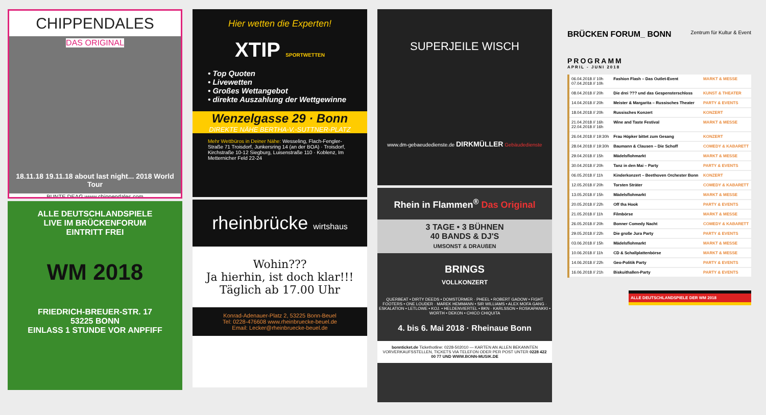CHIPPENDALES
DAS ORIGINAL
18.11.18 19.11.18 about last night... 2018 World Tour
BUNTE DEAG www.chippendales.com
ALLE DEUTSCHLANDSPIELE
LIVE IM BRÜCKENFORUM
EINTRITT FREI
WM 2018
FRIEDRICH-BREUER-STR. 17
53225 BONN
EINLASS 1 STUNDE VOR ANPFIFF
Hier wetten die Experten!
XTIP SPORTWETTEN
• Top Quoten
• Livewetten
• Großes Wettangebot
• direkte Auszahlung der Wettgewinne
Wenzelgasse 29 · Bonn
DIREKTE NÄHE BERTHA-V.-SUTTNER-PLATZ
Mehr Wettbüros in Deiner Nähe: Wesseling, Flach-Fengler-Straße 71 Troisdorf, Junkersring 14 (an der BOA) · Troisdorf, Kirchstraße 10-12 Siegburg, Luisenstraße 110 · Koblenz, Im Metternicher Feld 22-24
rheinbrücke wirtshaus
Wohin???
Ja hierhin, ist doch klar!!!
Täglich ab 17.00 Uhr
Konrad-Adenauer-Platz 2, 53225 Bonn-Beuel
Tel: 0228-476608 www.rheinbruecke-beuel.de
Email: Lecker@rheinbruecke-beuel.de
SUPERJEILE WISCH
www.dm-gebaeudedienste.de DIRKMÜLLER Gebäudedienste
Rhein in Flammen<sup>®</sup> Das Original
3 TAGE • 3 BÜHNEN
40 BANDS & DJ'S
UMSONST & DRAUßEN
BRINGS
VOLLKONZERT
QUERBEAT • DIRTY DEEDS • DOMSTÜRMER · PHEEL • ROBERT GADOW • FIGHT FOOTERS • ONE LOUDER · MAREK HEMMANN • SIR WILLIAMS • ALEX MOFA GANG · ESKALATION • LETLOWE • KOJ. • HELDENVIERTEL • BKN · KARLSSON • ROSKAPANKKI • WORTH • DEKON • CHICO CHIQUITA
4. bis 6. Mai 2018 · Rheinaue Bonn
bonnticket.de Tickethotline: 0228-502010 — KARTEN AN ALLEN BEKANNTEN VORVERKAUFSSTELLEN, TICKETS VIA TELEFON ODER PER POST UNTER 0228 422 00 77 UND WWW.BONN-MUSIK.DE
BRÜCKEN FORUM_ BONN Zentrum für Kultur & Event
PROGRAMM
APRIL - JUNI 2018
| 06.04.2018 // 10h 07.04.2018 // 10h | Fashion Flash – Das Outlet-Event | MARKT & MESSE |
| 08.04.2018 // 20h | Die drei ??? und das Gespensterschloss | KUNST & THEATER |
| 14.04.2018 // 20h | Meister & Margarita – Russisches Theater | PARTY & EVENTS |
| 18.04.2018 // 20h | Russisches Konzert | KONZERT |
| 21.04.2018 // 16h 22.04.2018 // 16h | Wine and Taste Festival | MARKT & MESSE |
| 26.04.2018 // 19:30h | Frau Höpker bittet zum Gesang | KONZERT |
| 28.04.2018 // 19:30h | Baumann & Clausen – Die Schoff | COMEDY & KABARETT |
| 29.04.2018 // 15h | Mädelsflohmarkt | MARKT & MESSE |
| 30.04.2018 // 20h | Tanz in den Mai – Party | PARTY & EVENTS |
| 06.05.2018 // 11h | Kinderkonzert – Beethoven Orchester Bonn | KONZERT |
| 12.05.2018 // 20h | Torsten Sträter | COMEDY & KABARETT |
| 13.05.2018 // 15h | Mädelsflohmarkt | MARKT & MESSE |
| 20.05.2018 // 22h | Off tha Hook | PARTY & EVENTS |
| 21.05.2018 // 11h | Filmbörse | MARKT & MESSE |
| 26.05.2018 // 20h | Bonner Comedy Nacht | COMEDY & KABARETT |
| 29.05.2018 // 22h | Die große Jura Party | PARTY & EVENTS |
| 03.06.2018 // 15h | Mädelsflohmarkt | MARKT & MESSE |
| 10.06.2018 // 11h | CD & Schallplattenbörse | MARKT & MESSE |
| 14.06.2018 // 22h | Geo-Politik Party | PARTY & EVENTS |
| 16.06.2018 // 21h | Biskuithallen-Party | PARTY & EVENTS |
ALLE DEUTSCHLANDSPIELE DER WM 2018